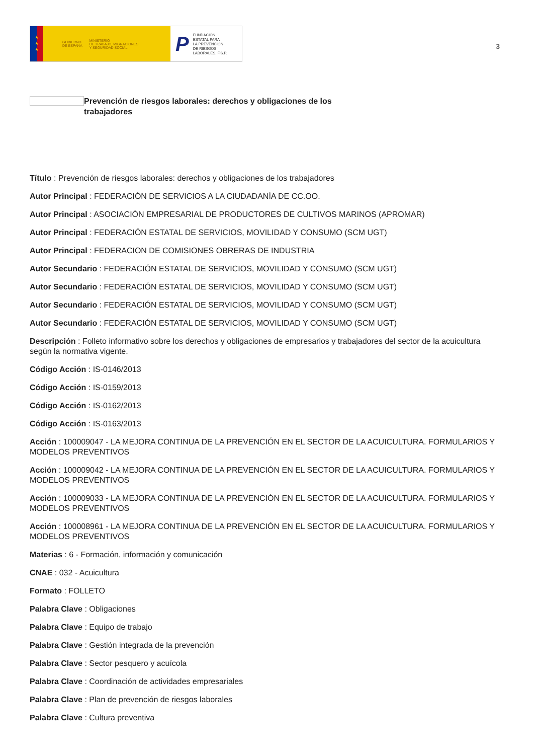★
★
★
GOBIERNO
DE ESPAÑA MINISTERIO
DE TRABAJO, MIGRACIONES
Y SEGURIDAD SOCIAL
P FUNDACIÓN
ESTATAL PARA
LA PREVENCIÓN
DE RIESGOS
LABORALES, F.S.P.
3
Prevención de riesgos laborales: derechos y obligaciones de los trabajadores
Título : Prevención de riesgos laborales: derechos y obligaciones de los trabajadores
Autor Principal : FEDERACIÓN DE SERVICIOS A LA CIUDADANÍA DE CC.OO.
Autor Principal : ASOCIACIÓN EMPRESARIAL DE PRODUCTORES DE CULTIVOS MARINOS (APROMAR)
Autor Principal : FEDERACIÓN ESTATAL DE SERVICIOS, MOVILIDAD Y CONSUMO (SCM UGT)
Autor Principal : FEDERACION DE COMISIONES OBRERAS DE INDUSTRIA
Autor Secundario : FEDERACIÓN ESTATAL DE SERVICIOS, MOVILIDAD Y CONSUMO (SCM UGT)
Autor Secundario : FEDERACIÓN ESTATAL DE SERVICIOS, MOVILIDAD Y CONSUMO (SCM UGT)
Autor Secundario : FEDERACIÓN ESTATAL DE SERVICIOS, MOVILIDAD Y CONSUMO (SCM UGT)
Autor Secundario : FEDERACIÓN ESTATAL DE SERVICIOS, MOVILIDAD Y CONSUMO (SCM UGT)
Descripción : Folleto informativo sobre los derechos y obligaciones de empresarios y trabajadores del sector de la acuicultura según la normativa vigente.
Código Acción : IS-0146/2013
Código Acción : IS-0159/2013
Código Acción : IS-0162/2013
Código Acción : IS-0163/2013
Acción : 100009047 - LA MEJORA CONTINUA DE LA PREVENCIÓN EN EL SECTOR DE LA ACUICULTURA. FORMULARIOS Y MODELOS PREVENTIVOS
Acción : 100009042 - LA MEJORA CONTINUA DE LA PREVENCIÓN EN EL SECTOR DE LA ACUICULTURA. FORMULARIOS Y MODELOS PREVENTIVOS
Acción : 100009033 - LA MEJORA CONTINUA DE LA PREVENCIÓN EN EL SECTOR DE LA ACUICULTURA. FORMULARIOS Y MODELOS PREVENTIVOS
Acción : 100008961 - LA MEJORA CONTINUA DE LA PREVENCIÓN EN EL SECTOR DE LA ACUICULTURA. FORMULARIOS Y MODELOS PREVENTIVOS
Materias : 6 - Formación, información y comunicación
CNAE : 032 - Acuicultura
Formato : FOLLETO
Palabra Clave : Obligaciones
Palabra Clave : Equipo de trabajo
Palabra Clave : Gestión integrada de la prevención
Palabra Clave : Sector pesquero y acuícola
Palabra Clave : Coordinación de actividades empresariales
Palabra Clave : Plan de prevención de riesgos laborales
Palabra Clave : Cultura preventiva